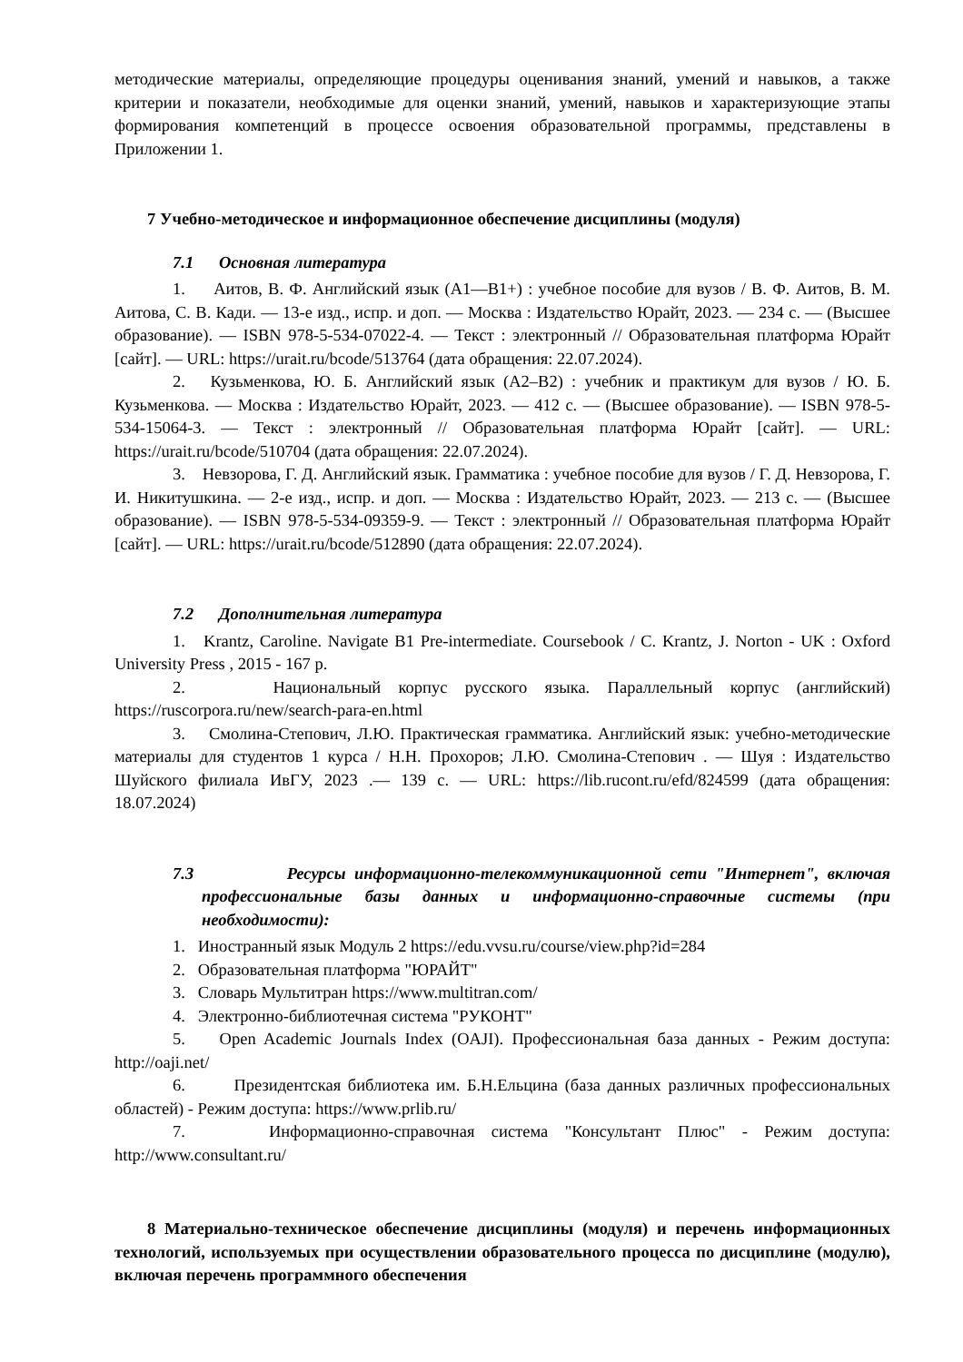методические материалы, определяющие процедуры оценивания знаний, умений и навыков, а также критерии и показатели, необходимые для оценки знаний, умений, навыков и характеризующие этапы формирования компетенций в процессе освоения образовательной программы, представлены в Приложении 1.
7 Учебно-методическое и информационное обеспечение дисциплины (модуля)
7.1 Основная литература
1. Аитов, В. Ф. Английский язык (А1—В1+) : учебное пособие для вузов / В. Ф. Аитов, В. М. Аитова, С. В. Кади. — 13-е изд., испр. и доп. — Москва : Издательство Юрайт, 2023. — 234 с. — (Высшее образование). — ISBN 978-5-534-07022-4. — Текст : электронный // Образовательная платформа Юрайт [сайт]. — URL: https://urait.ru/bcode/513764 (дата обращения: 22.07.2024).
2. Кузьменкова, Ю. Б. Английский язык (A2–B2) : учебник и практикум для вузов / Ю. Б. Кузьменкова. — Москва : Издательство Юрайт, 2023. — 412 с. — (Высшее образование). — ISBN 978-5-534-15064-3. — Текст : электронный // Образовательная платформа Юрайт [сайт]. — URL: https://urait.ru/bcode/510704 (дата обращения: 22.07.2024).
3. Невзорова, Г. Д. Английский язык. Грамматика : учебное пособие для вузов / Г. Д. Невзорова, Г. И. Никитушкина. — 2-е изд., испр. и доп. — Москва : Издательство Юрайт, 2023. — 213 с. — (Высшее образование). — ISBN 978-5-534-09359-9. — Текст : электронный // Образовательная платформа Юрайт [сайт]. — URL: https://urait.ru/bcode/512890 (дата обращения: 22.07.2024).
7.2 Дополнительная литература
1. Krantz, Caroline. Navigate B1 Pre-intermediate. Coursebook / C. Krantz, J. Norton - UK : Oxford University Press , 2015 - 167 p.
2. Национальный корпус русского языка. Параллельный корпус (английский) https://ruscorpora.ru/new/search-para-en.html
3. Смолина-Степович, Л.Ю. Практическая грамматика. Английский язык: учебно-методические материалы для студентов 1 курса / Н.Н. Прохоров; Л.Ю. Смолина-Степович . — Шуя : Издательство Шуйского филиала ИвГУ, 2023 .— 139 с. — URL: https://lib.rucont.ru/efd/824599 (дата обращения: 18.07.2024)
7.3 Ресурсы информационно-телекоммуникационной сети "Интернет", включая профессиональные базы данных и информационно-справочные системы (при необходимости):
1. Иностранный язык Модуль 2 https://edu.vvsu.ru/course/view.php?id=284
2. Образовательная платформа "ЮРАЙТ"
3. Словарь Мультитран https://www.multitran.com/
4. Электронно-библиотечная система "РУКОНТ"
5. Open Academic Journals Index (OAJI). Профессиональная база данных - Режим доступа: http://oaji.net/
6. Президентская библиотека им. Б.Н.Ельцина (база данных различных профессиональных областей) - Режим доступа: https://www.prlib.ru/
7. Информационно-справочная система "Консультант Плюс" - Режим доступа: http://www.consultant.ru/
8 Материально-техническое обеспечение дисциплины (модуля) и перечень информационных технологий, используемых при осуществлении образовательного процесса по дисциплине (модулю), включая перечень программного обеспечения